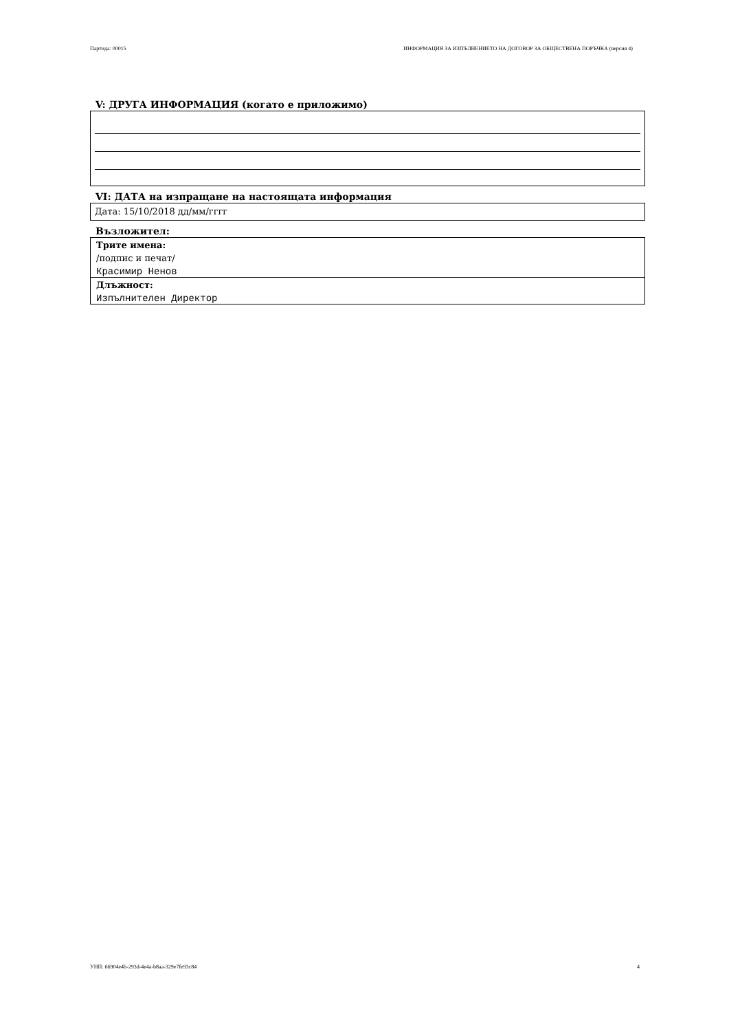Партида: 00015 ИНФОРМАЦИЯ ЗА ИЗПЪЛНЕНИЕТО НА ДОГОВОР ЗА ОБЩЕСТВЕНА ПОРЪЧКА (версия 4)
V: ДРУГА ИНФОРМАЦИЯ (когато е приложимо)
VI: ДАТА на изпращане на настоящата информация
Дата: 15/10/2018 дд/мм/гггг
Възложител:
Трите имена:
/подпис и печат/
Красимир Ненов
Длъжност:
Изпълнителен Директор
УНП: 66904e4b-293d-4e4a-b8aa-329e7fe93c84 4